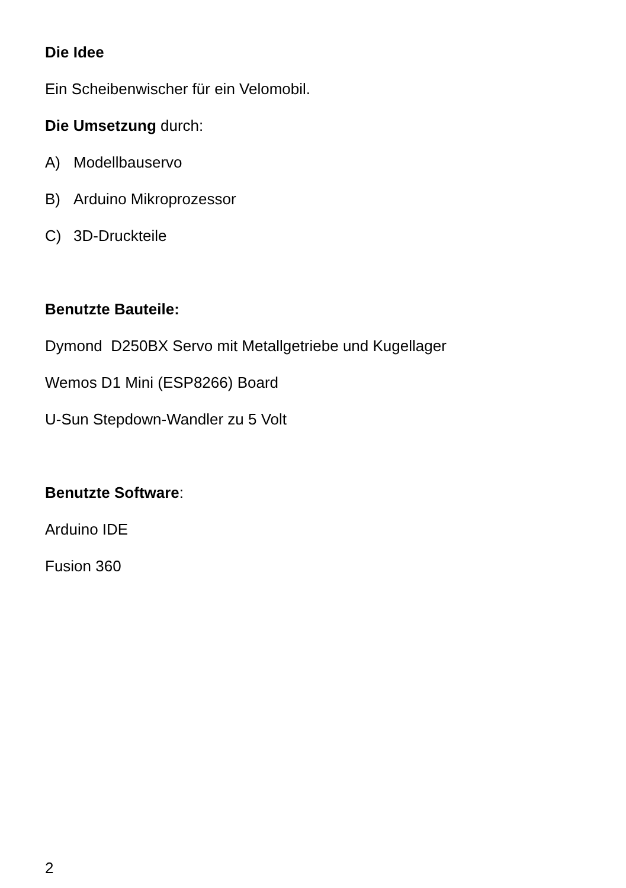Die Idee
Ein Scheibenwischer für ein Velomobil.
Die Umsetzung durch:
A) Modellbauservo
B) Arduino Mikroprozessor
C) 3D-Druckteile
Benutzte Bauteile:
Dymond D250BX Servo mit Metallgetriebe und Kugellager
Wemos D1 Mini (ESP8266) Board
U-Sun Stepdown-Wandler zu 5 Volt
Benutzte Software:
Arduino IDE
Fusion 360
2